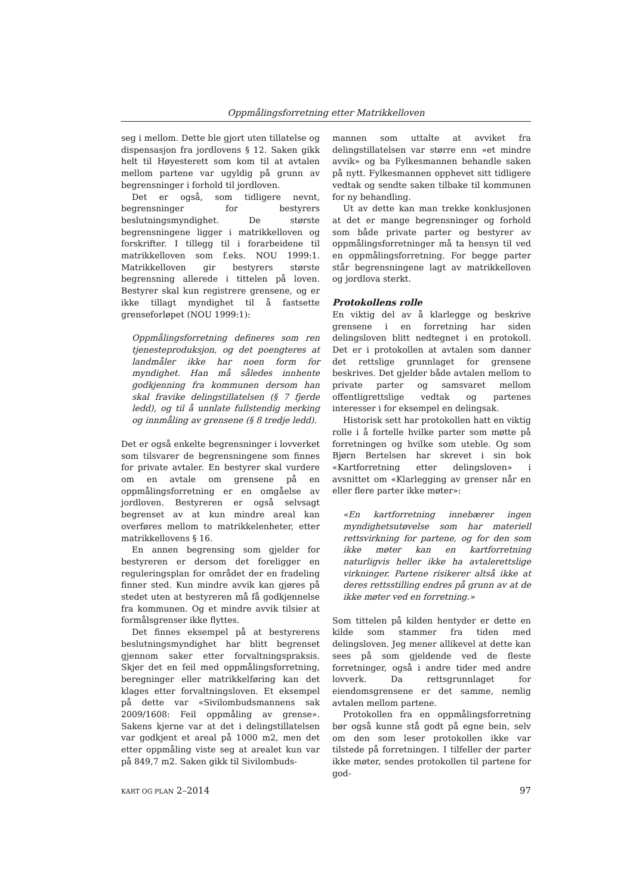Oppmålingsforretning etter Matrikkelloven
seg i mellom. Dette ble gjort uten tillatelse og dispensasjon fra jordlovens § 12. Saken gikk helt til Høyesterett som kom til at avtalen mellom partene var ugyldig på grunn av begrensninger i forhold til jordloven.
Det er også, som tidligere nevnt, begrensninger for bestyrers beslutningsmyndighet. De største begrensningene ligger i matrikkelloven og forskrifter. I tillegg til i forarbeidene til matrikkelloven som f.eks. NOU 1999:1. Matrikkelloven gir bestyrers største begrensning allerede i tittelen på loven. Bestyrer skal kun registrere grensene, og er ikke tillagt myndighet til å fastsette grenseforløpet (NOU 1999:1):
Oppmålingsforretning defineres som ren tjenesteproduksjon, og det poengteres at landmåler ikke har noen form for myndighet. Han må således innhente godkjenning fra kommunen dersom han skal fravike delingstillatelsen (§ 7 fjerde ledd), og til å unnlate fullstendig merking og innmåling av grensene (§ 8 tredje ledd).
Det er også enkelte begrensninger i lovverket som tilsvarer de begrensningene som finnes for private avtaler. En bestyrer skal vurdere om en avtale om grensene på en oppmålingsforretning er en omgåelse av jordloven. Bestyreren er også selvsagt begrenset av at kun mindre areal kan overføres mellom to matrikkelenheter, etter matrikkellovens § 16.
En annen begrensing som gjelder for bestyreren er dersom det foreligger en reguleringsplan for området der en fradeling finner sted. Kun mindre avvik kan gjøres på stedet uten at bestyreren må få godkjennelse fra kommunen. Og et mindre avvik tilsier at formålsgrenser ikke flyttes.
Det finnes eksempel på at bestyrerens beslutningsmyndighet har blitt begrenset gjennom saker etter forvaltningspraksis. Skjer det en feil med oppmålingsforretning, beregninger eller matrikkelføring kan det klages etter forvaltningsloven. Et eksempel på dette var «Sivilombudsmannens sak 2009/1608: Feil oppmåling av grense». Sakens kjerne var at det i delingstillatelsen var godkjent et areal på 1000 m2, men det etter oppmåling viste seg at arealet kun var på 849,7 m2. Saken gikk til Sivilombuds-
mannen som uttalte at avviket fra delingstillatelsen var større enn «et mindre avvik» og ba Fylkesmannen behandle saken på nytt. Fylkesmannen opphevet sitt tidligere vedtak og sendte saken tilbake til kommunen for ny behandling.
Ut av dette kan man trekke konklusjonen at det er mange begrensninger og forhold som både private parter og bestyrer av oppmålingsforretninger må ta hensyn til ved en oppmålingsforretning. For begge parter står begrensningene lagt av matrikkelloven og jordlova sterkt.
Protokollens rolle
En viktig del av å klarlegge og beskrive grensene i en forretning har siden delingsloven blitt nedtegnet i en protokoll. Det er i protokollen at avtalen som danner det rettslige grunnlaget for grensene beskrives. Det gjelder både avtalen mellom to private parter og samsvaret mellom offentligrettslige vedtak og partenes interesser i for eksempel en delingsak.
Historisk sett har protokollen hatt en viktig rolle i å fortelle hvilke parter som møtte på forretningen og hvilke som uteble. Og som Bjørn Bertelsen har skrevet i sin bok «Kartforretning etter delingsloven» i avsnittet om «Klarlegging av grenser når en eller flere parter ikke møter»:
«En kartforretning innebærer ingen myndighetsutøvelse som har materiell rettsvirkning for partene, og for den som ikke møter kan en kartforretning naturligvis heller ikke ha avtalerettslige virkninger. Partene risikerer altså ikke at deres rettsstilling endres på grunn av at de ikke møter ved en forretning.»
Som tittelen på kilden hentyder er dette en kilde som stammer fra tiden med delingsloven. Jeg mener allikevel at dette kan sees på som gjeldende ved de fleste forretninger, også i andre tider med andre lovverk. Da rettsgrunnlaget for eiendomsgrensene er det samme, nemlig avtalen mellom partene.
Protokollen fra en oppmålingsforretning bør også kunne stå godt på egne bein, selv om den som leser protokollen ikke var tilstede på forretningen. I tilfeller der parter ikke møter, sendes protokollen til partene for god-
KART OG PLAN 2–2014 97